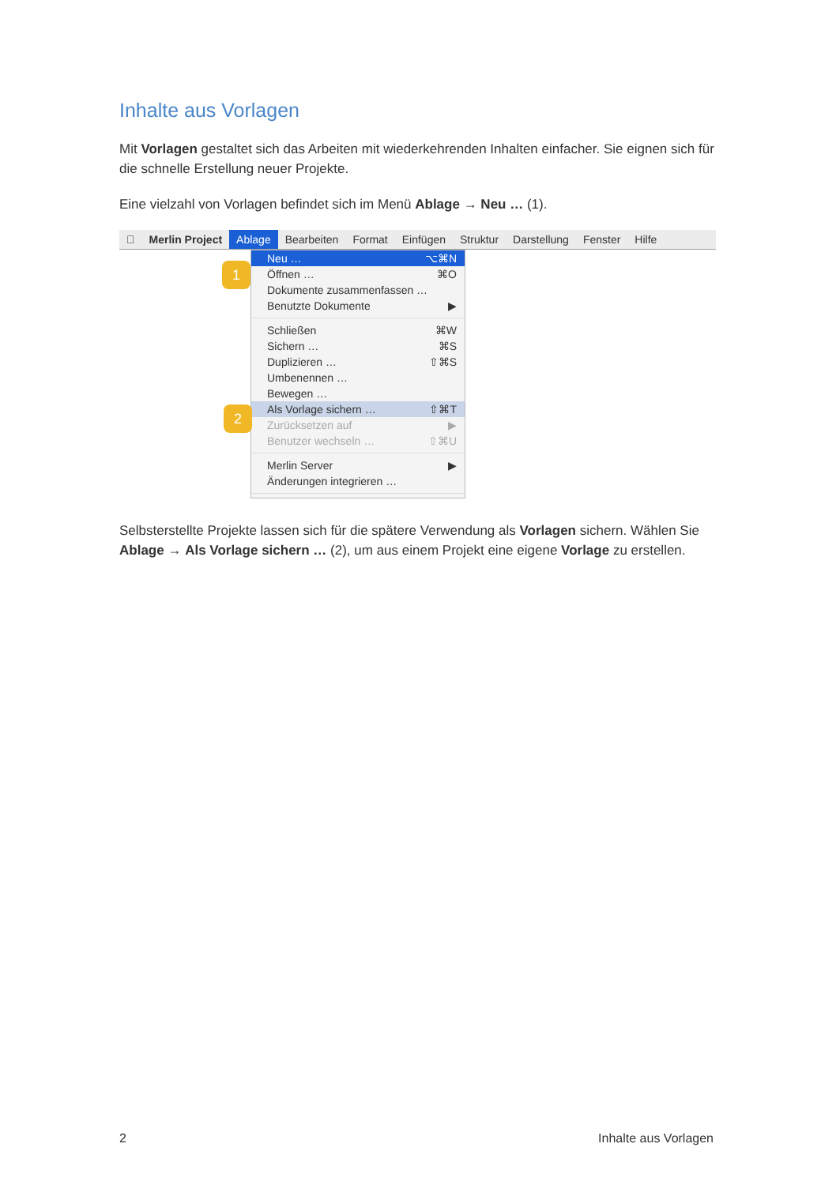Inhalte aus Vorlagen
Mit Vorlagen gestaltet sich das Arbeiten mit wiederkehrenden Inhalten einfacher. Sie eignen sich für die schnelle Erstellung neuer Projekte.
Eine vielzahl von Vorlagen befindet sich im Menü Ablage → Neu … (1).
 Merlin Project Ablage Bearbeiten Format Einfügen Struktur Darstellung Fenster Hilfe
1
2
Neu … ⌥⌘N
Öffnen … ⌘O
Dokumente zusammenfassen …
Benutzte Dokumente ▶
Schließen ⌘W
Sichern … ⌘S
Duplizieren … ⇧⌘S
Umbenennen …
Bewegen …
Als Vorlage sichern … ⇧⌘T
Zurücksetzen auf ▶
Benutzer wechseln … ⇧⌘U
Merlin Server ▶
Änderungen integrieren …
Selbsterstellte Projekte lassen sich für die spätere Verwendung als Vorlagen sichern. Wählen Sie Ablage → Als Vorlage sichern … (2), um aus einem Projekt eine eigene Vorlage zu erstellen.
2 Inhalte aus Vorlagen